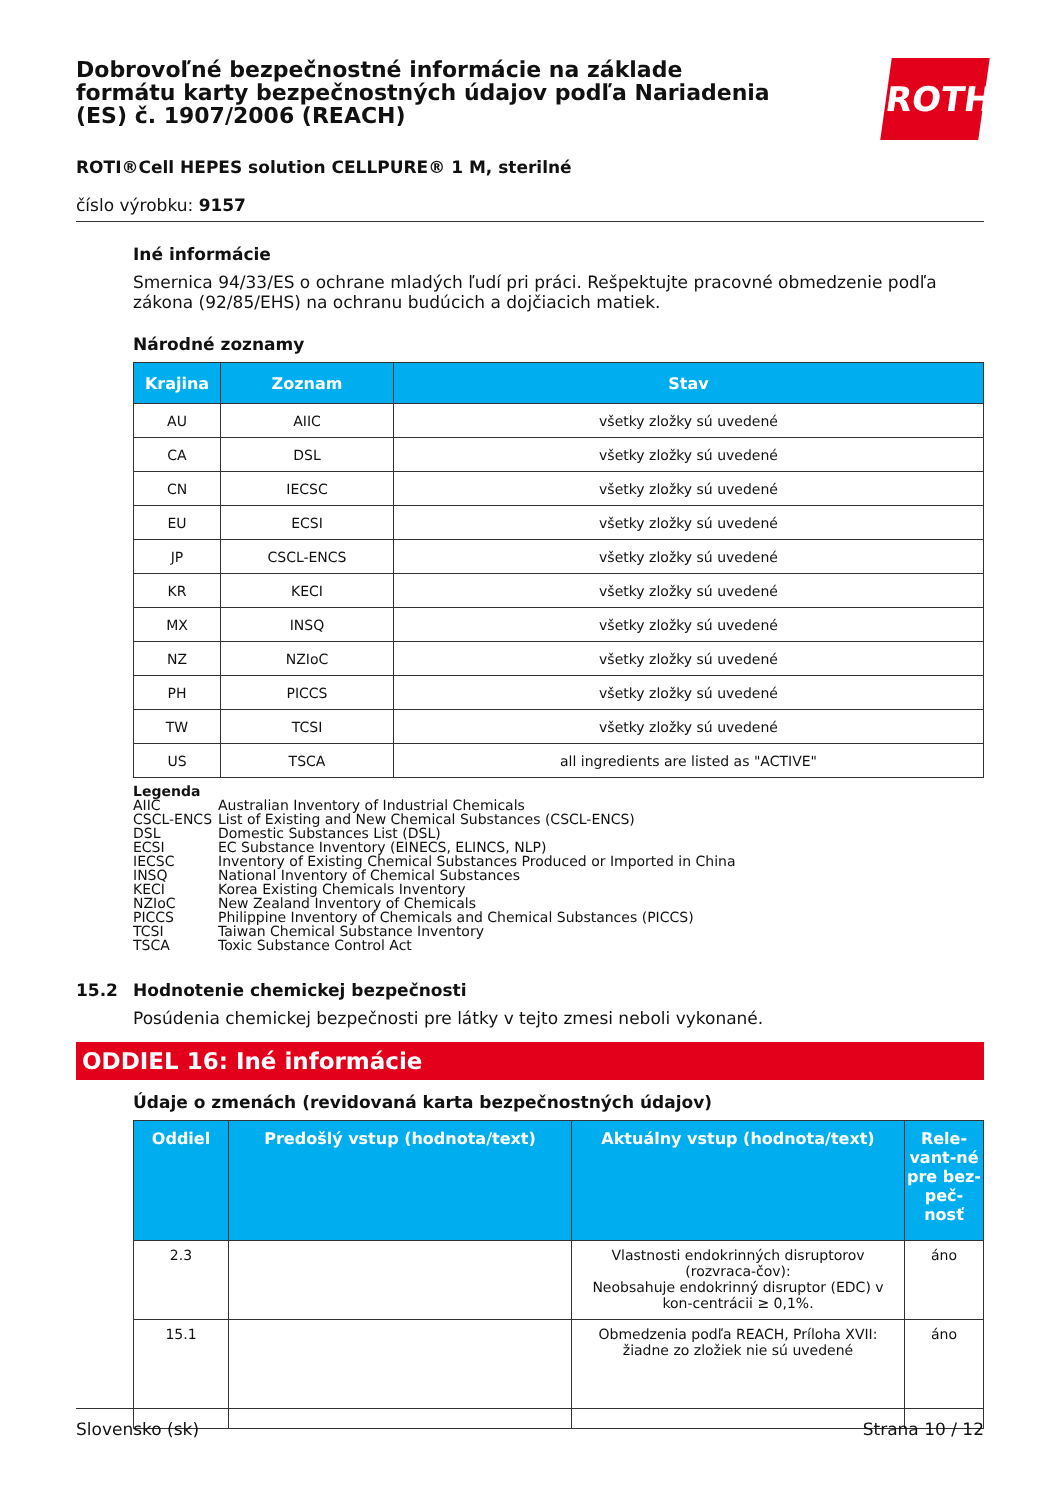ROTH
Dobrovoľné bezpečnostné informácie na základe formátu karty bezpečnostných údajov podľa Nariadenia (ES) č. 1907/2006 (REACH)
ROTI®Cell HEPES solution CELLPURE® 1 M, sterilné
číslo výrobku: 9157
Iné informácie
Smernica 94/33/ES o ochrane mladých ľudí pri práci. Rešpektujte pracovné obmedzenie podľa zákona (92/85/EHS) na ochranu budúcich a dojčiacich matiek.
Národné zoznamy
| Krajina | Zoznam | Stav |
| --- | --- | --- |
| AU | AIIC | všetky zložky sú uvedené |
| CA | DSL | všetky zložky sú uvedené |
| CN | IECSC | všetky zložky sú uvedené |
| EU | ECSI | všetky zložky sú uvedené |
| JP | CSCL-ENCS | všetky zložky sú uvedené |
| KR | KECI | všetky zložky sú uvedené |
| MX | INSQ | všetky zložky sú uvedené |
| NZ | NZIoC | všetky zložky sú uvedené |
| PH | PICCS | všetky zložky sú uvedené |
| TW | TCSI | všetky zložky sú uvedené |
| US | TSCA | all ingredients are listed as "ACTIVE" |
Legenda
AIIC Australian Inventory of Industrial Chemicals
CSCL-ENCS List of Existing and New Chemical Substances (CSCL-ENCS)
DSL Domestic Substances List (DSL)
ECSI EC Substance Inventory (EINECS, ELINCS, NLP)
IECSC Inventory of Existing Chemical Substances Produced or Imported in China
INSQ National Inventory of Chemical Substances
KECI Korea Existing Chemicals Inventory
NZIoC New Zealand Inventory of Chemicals
PICCS Philippine Inventory of Chemicals and Chemical Substances (PICCS)
TCSI Taiwan Chemical Substance Inventory
TSCA Toxic Substance Control Act
15.2 Hodnotenie chemickej bezpečnosti
Posúdenia chemickej bezpečnosti pre látky v tejto zmesi neboli vykonané.
ODDIEL 16: Iné informácie
Údaje o zmenách (revidovaná karta bezpečnostných údajov)
| Oddiel | Predošlý vstup (hodnota/text) | Aktuálny vstup (hodnota/text) | Rele-vant-né pre bez-peč-nosť |
| --- | --- | --- | --- |
| 2.3 | | Vlastnosti endokrinných disruptorov (rozvraca-čov): Neobsahuje endokrinný disruptor (EDC) v kon-centrácii ≥ 0,1%. | áno |
| 15.1 | | Obmedzenia podľa REACH, Príloha XVII: žiadne zo zložiek nie sú uvedené | áno |
Slovensko (sk) Strana 10 / 12